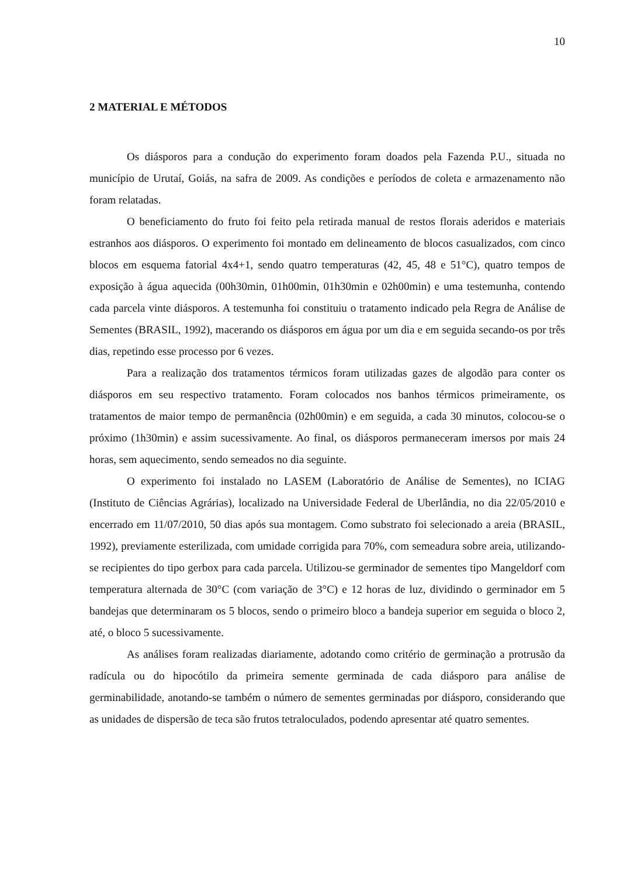10
2 MATERIAL E MÉTODOS
Os diásporos para a condução do experimento foram doados pela Fazenda P.U., situada no município de Urutaí, Goiás, na safra de 2009. As condições e períodos de coleta e armazenamento não foram relatadas.
O beneficiamento do fruto foi feito pela retirada manual de restos florais aderidos e materiais estranhos aos diásporos. O experimento foi montado em delineamento de blocos casualizados, com cinco blocos em esquema fatorial 4x4+1, sendo quatro temperaturas (42, 45, 48 e 51°C), quatro tempos de exposição à água aquecida (00h30min, 01h00min, 01h30min e 02h00min) e uma testemunha, contendo cada parcela vinte diásporos. A testemunha foi constituiu o tratamento indicado pela Regra de Análise de Sementes (BRASIL, 1992), macerando os diásporos em água por um dia e em seguida secando-os por três dias, repetindo esse processo por 6 vezes.
Para a realização dos tratamentos térmicos foram utilizadas gazes de algodão para conter os diásporos em seu respectivo tratamento. Foram colocados nos banhos térmicos primeiramente, os tratamentos de maior tempo de permanência (02h00min) e em seguida, a cada 30 minutos, colocou-se o próximo (1h30min) e assim sucessivamente. Ao final, os diásporos permaneceram imersos por mais 24 horas, sem aquecimento, sendo semeados no dia seguinte.
O experimento foi instalado no LASEM (Laboratório de Análise de Sementes), no ICIAG (Instituto de Ciências Agrárias), localizado na Universidade Federal de Uberlândia, no dia 22/05/2010 e encerrado em 11/07/2010, 50 dias após sua montagem. Como substrato foi selecionado a areia (BRASIL, 1992), previamente esterilizada, com umidade corrigida para 70%, com semeadura sobre areia, utilizando-se recipientes do tipo gerbox para cada parcela. Utilizou-se germinador de sementes tipo Mangeldorf com temperatura alternada de 30°C (com variação de 3°C) e 12 horas de luz, dividindo o germinador em 5 bandejas que determinaram os 5 blocos, sendo o primeiro bloco a bandeja superior em seguida o bloco 2, até, o bloco 5 sucessivamente.
As análises foram realizadas diariamente, adotando como critério de germinação a protrusão da radícula ou do hipocótilo da primeira semente germinada de cada diásporo para análise de germinabilidade, anotando-se também o número de sementes germinadas por diásporo, considerando que as unidades de dispersão de teca são frutos tetraloculados, podendo apresentar até quatro sementes.